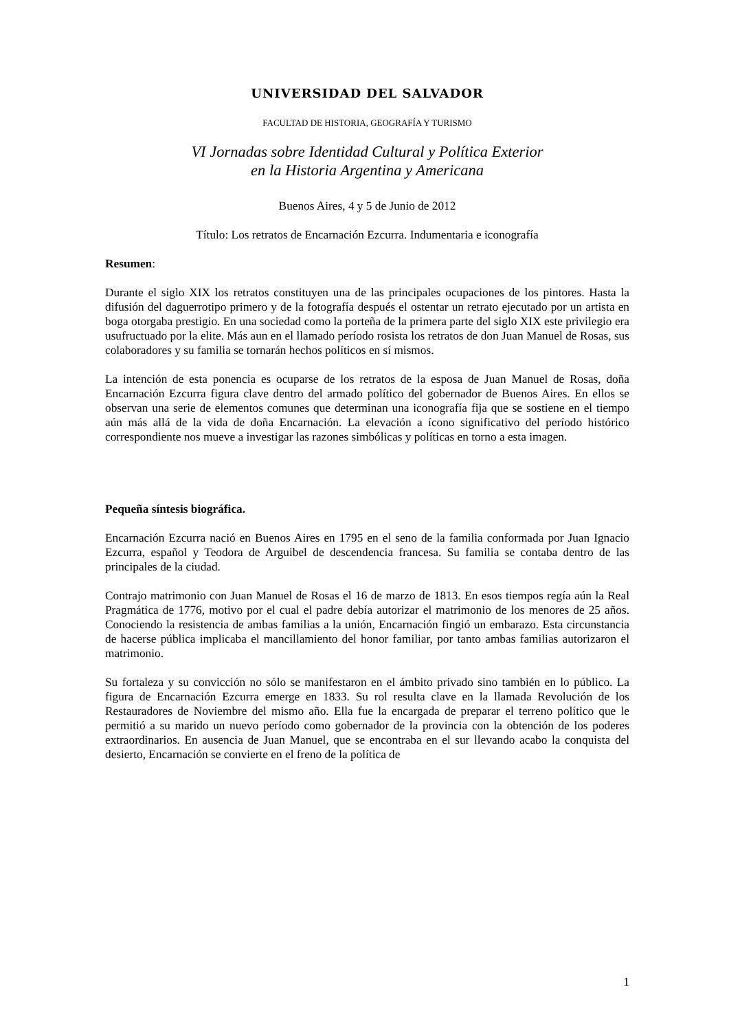UNIVERSIDAD DEL SALVADOR
FACULTAD DE HISTORIA, GEOGRAFÍA Y TURISMO
VI Jornadas sobre Identidad Cultural y Política Exterior
en la Historia Argentina y Americana
Buenos Aires, 4 y 5 de Junio de 2012
Título: Los retratos de Encarnación Ezcurra. Indumentaria e iconografía
Resumen:
Durante el siglo XIX los retratos constituyen una de las principales ocupaciones de los pintores. Hasta la difusión del daguerrotipo primero y de la fotografía después el ostentar un retrato ejecutado por un artista en boga otorgaba prestigio. En una sociedad como la porteña de la primera parte del siglo XIX este privilegio era usufructuado por la elite. Más aun en el llamado período rosista los retratos de don Juan Manuel de Rosas, sus colaboradores y su familia se tornarán hechos políticos en sí mismos.
La intención de esta ponencia es ocuparse de los retratos de la esposa de Juan Manuel de Rosas, doña Encarnación Ezcurra figura clave dentro del armado político del gobernador de Buenos Aires. En ellos se observan una serie de elementos comunes que determinan una iconografía fija que se sostiene en el tiempo aún más allá de la vida de doña Encarnación. La elevación a ícono significativo del período histórico correspondiente nos mueve a investigar las razones simbólicas y políticas en torno a esta imagen.
Pequeña síntesis biográfica.
Encarnación Ezcurra nació en Buenos Aires en 1795 en el seno de la familia conformada por Juan Ignacio Ezcurra, español y Teodora de Arguibel de descendencia francesa. Su familia se contaba dentro de las principales de la ciudad.
Contrajo matrimonio con Juan Manuel de Rosas el 16 de marzo de 1813. En esos tiempos regía aún la Real Pragmática de 1776, motivo por el cual el padre debía autorizar el matrimonio de los menores de 25 años. Conociendo la resistencia de ambas familias a la unión, Encarnación fingió un embarazo. Esta circunstancia de hacerse pública implicaba el mancillamiento del honor familiar, por tanto ambas familias autorizaron el matrimonio.
Su fortaleza y su convicción no sólo se manifestaron en el ámbito privado sino también en lo público. La figura de Encarnación Ezcurra emerge en 1833. Su rol resulta clave en la llamada Revolución de los Restauradores de Noviembre del mismo año. Ella fue la encargada de preparar el terreno político que le permitió a su marido un nuevo período como gobernador de la provincia con la obtención de los poderes extraordinarios. En ausencia de Juan Manuel, que se encontraba en el sur llevando acabo la conquista del desierto, Encarnación se convierte en el freno de la política de
1